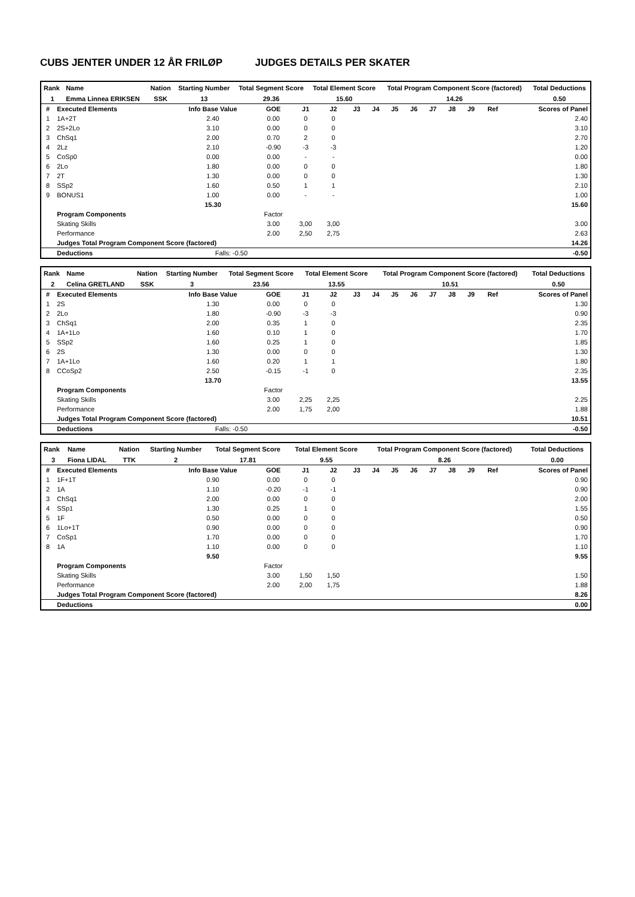CUBS JENTER UNDER 12 ÅR FRILØP JUDGES DETAILS PER SKATER
| Rank | Name | Nation | Starting Number | Total Segment Score | Total Element Score | Total Program Component Score (factored) | Total Deductions |
| --- | --- | --- | --- | --- | --- | --- | --- |
| 1 | Emma Linnea ERIKSEN | SSK | 13 | 29.36 | 15.60 | 14.26 | 0.50 |
| # | Executed Elements | Info Base Value | GOE | J1 | J2 | J3 | J4 | J5 | J6 | J7 | J8 | J9 | Ref | Scores of Panel |
| --- | --- | --- | --- | --- | --- | --- | --- | --- | --- | --- | --- | --- | --- | --- |
| 1 | 1A+2T | 2.40 | 0.00 | 0 | 0 | | | | | | | | | 2.40 |
| 2 | 2S+2Lo | 3.10 | 0.00 | 0 | 0 | | | | | | | | | 3.10 |
| 3 | ChSq1 | 2.00 | 0.70 | 2 | 0 | | | | | | | | | 2.70 |
| 4 | 2Lz | 2.10 | -0.90 | -3 | -3 | | | | | | | | | 1.20 |
| 5 | CoSp0 | 0.00 | 0.00 | - | - | | | | | | | | | 0.00 |
| 6 | 2Lo | 1.80 | 0.00 | 0 | 0 | | | | | | | | | 1.80 |
| 7 | 2T | 1.30 | 0.00 | 0 | 0 | | | | | | | | | 1.30 |
| 8 | SSp2 | 1.60 | 0.50 | 1 | 1 | | | | | | | | | 2.10 |
| 9 | BONUS1 | 1.00 | 0.00 | - | - | | | | | | | | | 1.00 |
| | | 15.30 | | | | | | | | | | | | 15.60 |
| | Program Components | | Factor | | | | | | | | | | | |
| | Skating Skills | | 3.00 | 3,00 | 3,00 | | | | | | | | | 3.00 |
| | Performance | | 2.00 | 2,50 | 2,75 | | | | | | | | | 2.63 |
| | Judges Total Program Component Score (factored) | | | | | | | | | | | | | 14.26 |
| | Deductions | Falls: -0.50 | | | | | | | | | | | | -0.50 |
| Rank | Name | Nation | Starting Number | Total Segment Score | Total Element Score | Total Program Component Score (factored) | Total Deductions |
| --- | --- | --- | --- | --- | --- | --- | --- |
| 2 | Celina GRETLAND | SSK | 3 | 23.56 | 13.55 | 10.51 | 0.50 |
| # | Executed Elements | Info Base Value | GOE | J1 | J2 | J3 | J4 | J5 | J6 | J7 | J8 | J9 | Ref | Scores of Panel |
| --- | --- | --- | --- | --- | --- | --- | --- | --- | --- | --- | --- | --- | --- | --- |
| 1 | 2S | 1.30 | 0.00 | 0 | 0 | | | | | | | | | 1.30 |
| 2 | 2Lo | 1.80 | -0.90 | -3 | -3 | | | | | | | | | 0.90 |
| 3 | ChSq1 | 2.00 | 0.35 | 1 | 0 | | | | | | | | | 2.35 |
| 4 | 1A+1Lo | 1.60 | 0.10 | 1 | 0 | | | | | | | | | 1.70 |
| 5 | SSp2 | 1.60 | 0.25 | 1 | 0 | | | | | | | | | 1.85 |
| 6 | 2S | 1.30 | 0.00 | 0 | 0 | | | | | | | | | 1.30 |
| 7 | 1A+1Lo | 1.60 | 0.20 | 1 | 1 | | | | | | | | | 1.80 |
| 8 | CCoSp2 | 2.50 | -0.15 | -1 | 0 | | | | | | | | | 2.35 |
| | | 13.70 | | | | | | | | | | | | 13.55 |
| | Program Components | | Factor | | | | | | | | | | | |
| | Skating Skills | | 3.00 | 2,25 | 2,25 | | | | | | | | | 2.25 |
| | Performance | | 2.00 | 1,75 | 2,00 | | | | | | | | | 1.88 |
| | Judges Total Program Component Score (factored) | | | | | | | | | | | | | 10.51 |
| | Deductions | Falls: -0.50 | | | | | | | | | | | | -0.50 |
| Rank | Name | Nation | Starting Number | Total Segment Score | Total Element Score | Total Program Component Score (factored) | Total Deductions |
| --- | --- | --- | --- | --- | --- | --- | --- |
| 3 | Fiona LIDAL | TTK | 2 | 17.81 | 9.55 | 8.26 | 0.00 |
| # | Executed Elements | Info Base Value | GOE | J1 | J2 | J3 | J4 | J5 | J6 | J7 | J8 | J9 | Ref | Scores of Panel |
| --- | --- | --- | --- | --- | --- | --- | --- | --- | --- | --- | --- | --- | --- | --- |
| 1 | 1F+1T | 0.90 | 0.00 | 0 | 0 | | | | | | | | | 0.90 |
| 2 | 1A | 1.10 | -0.20 | -1 | -1 | | | | | | | | | 0.90 |
| 3 | ChSq1 | 2.00 | 0.00 | 0 | 0 | | | | | | | | | 2.00 |
| 4 | SSp1 | 1.30 | 0.25 | 1 | 0 | | | | | | | | | 1.55 |
| 5 | 1F | 0.50 | 0.00 | 0 | 0 | | | | | | | | | 0.50 |
| 6 | 1Lo+1T | 0.90 | 0.00 | 0 | 0 | | | | | | | | | 0.90 |
| 7 | CoSp1 | 1.70 | 0.00 | 0 | 0 | | | | | | | | | 1.70 |
| 8 | 1A | 1.10 | 0.00 | 0 | 0 | | | | | | | | | 1.10 |
| | | 9.50 | | | | | | | | | | | | 9.55 |
| | Program Components | | Factor | | | | | | | | | | | |
| | Skating Skills | | 3.00 | 1,50 | 1,50 | | | | | | | | | 1.50 |
| | Performance | | 2.00 | 2,00 | 1,75 | | | | | | | | | 1.88 |
| | Judges Total Program Component Score (factored) | | | | | | | | | | | | | 8.26 |
| | Deductions | | | | | | | | | | | | | 0.00 |